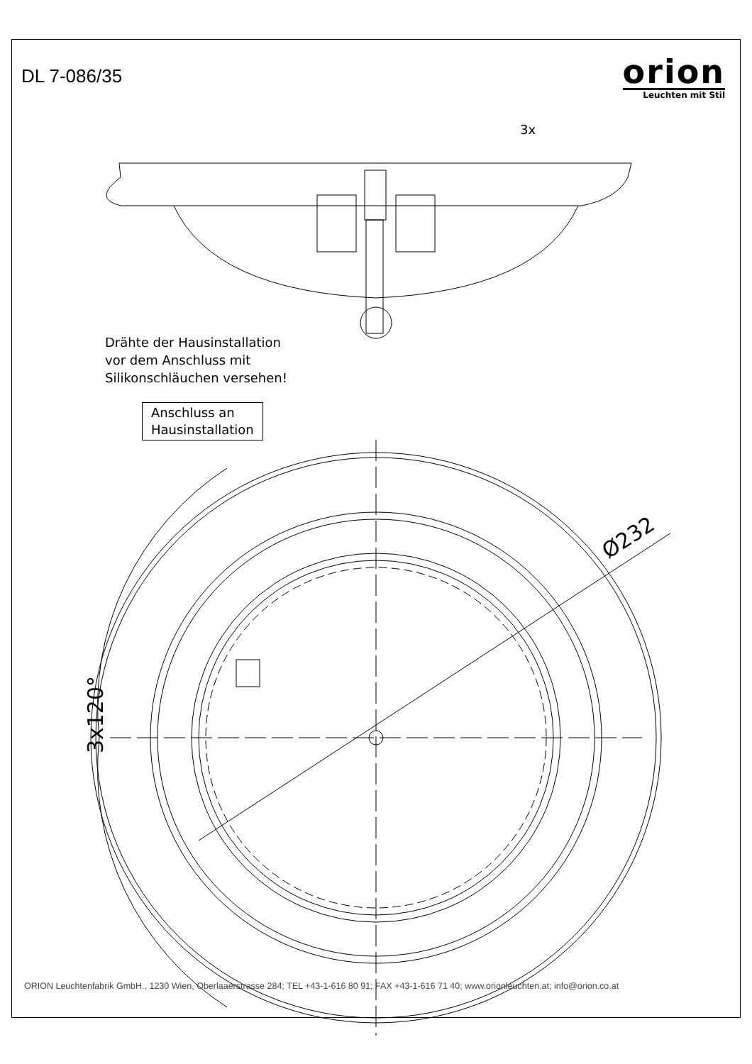DL 7-086/35
orion
Leuchten mit Stil
3x
Drähte der Hausinstallation
vor dem Anschluss mit
Silikonschläuchen versehen!
Anschluss an
Hausinstallation
Ø232
3x120°
ORION Leuchtenfabrik GmbH., 1230 Wien, Oberlaaerstrasse 284; TEL +43-1-616 80 91; FAX +43-1-616 71 40; www.orionleuchten.at; info@orion.co.at